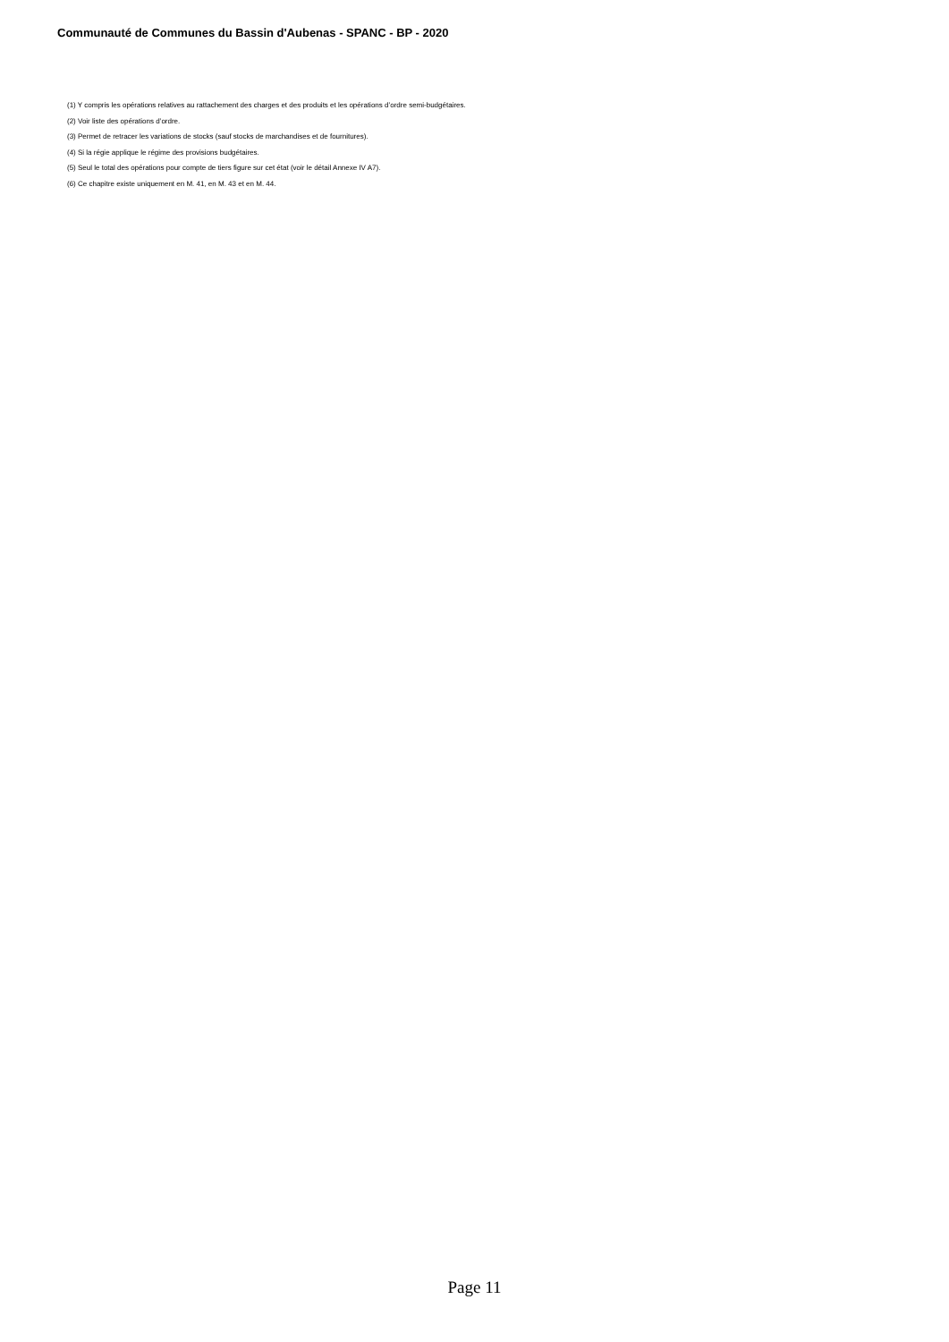Communauté de Communes du Bassin d'Aubenas - SPANC - BP - 2020
(1) Y compris les opérations relatives au rattachement des charges et des produits et les opérations d’ordre semi-budgétaires.
(2) Voir liste des opérations d’ordre.
(3) Permet de retracer les variations de stocks (sauf stocks de marchandises et de fournitures).
(4) Si la régie applique le régime des provisions budgétaires.
(5) Seul le total des opérations pour compte de tiers figure sur cet état (voir le détail Annexe IV A7).
(6) Ce chapitre existe uniquement en M. 41, en M. 43 et en M. 44.
Page 11